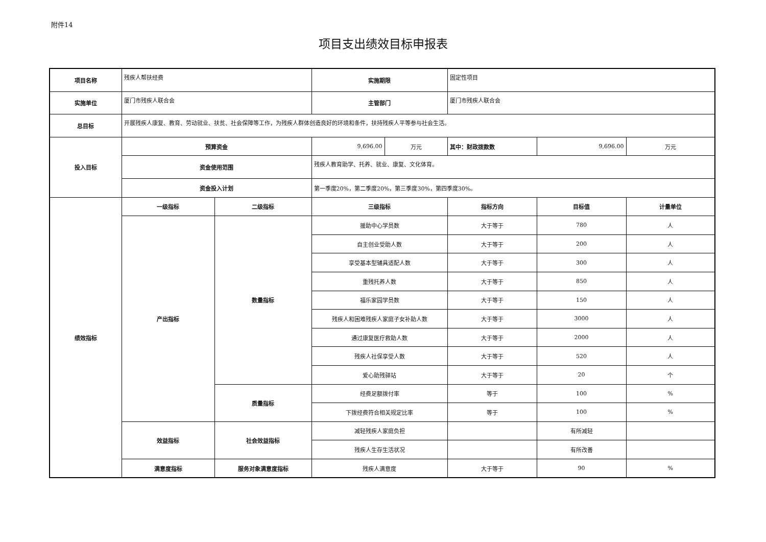附件14
项目支出绩效目标申报表
| 项目名称 | 残疾人帮扶经费 | | 实施期限 | | 固定性项目 | | |
| 实施单位 | 厦门市残疾人联合会 | | 主管部门 | | 厦门市残疾人联合会 | | |
| 总目标 | 开展残疾人康复、教育、劳动就业、扶贫、社会保障等工作，为残疾人群体创造良好的环境和条件，扶持残疾人平等参与社会生活。 | | | | | | |
| 投入目标 | 预算资金 | | 9,696.00 | 万元 | 其中：财政拨款数 | 9,696.00 | 万元 |
| | 资金使用范围 | | 残疾人教育助学、托养、就业、康复、文化体育。 | | | | |
| | 资金投入计划 | | 第一季度20%，第二季度20%，第三季度30%，第四季度30%。 | | | | |
| 绩效指标 | 一级指标 | 二级指标 | 三级指标 | | 指标方向 | 目标值 | 计量单位 |
| | 产出指标 | 数量指标 | 援助中心学员数 | | 大于等于 | 780 | 人 |
| | | | 自主创业受助人数 | | 大于等于 | 200 | 人 |
| | | | 享受基本型辅具适配人数 | | 大于等于 | 300 | 人 |
| | | | 重残托养人数 | | 大于等于 | 850 | 人 |
| | | | 福乐家园学员数 | | 大于等于 | 150 | 人 |
| | | | 残疾人和困难残疾人家庭子女补助人数 | | 大于等于 | 3000 | 人 |
| | | | 通过康复医疗救助人数 | | 大于等于 | 2000 | 人 |
| | | | 残疾人社保享受人数 | | 大于等于 | 520 | 人 |
| | | | 爱心助残驿站 | | 大于等于 | 20 | 个 |
| | | 质量指标 | 经费足额拨付率 | | 等于 | 100 | % |
| | | | 下拨经费符合相关规定比率 | | 等于 | 100 | % |
| | 效益指标 | 社会效益指标 | 减轻残疾人家庭负担 | | | 有所减轻 | |
| | | | 残疾人生存生活状况 | | | 有所改善 | |
| | 满意度指标 | 服务对象满意度指标 | 残疾人满意度 | | 大于等于 | 90 | % |